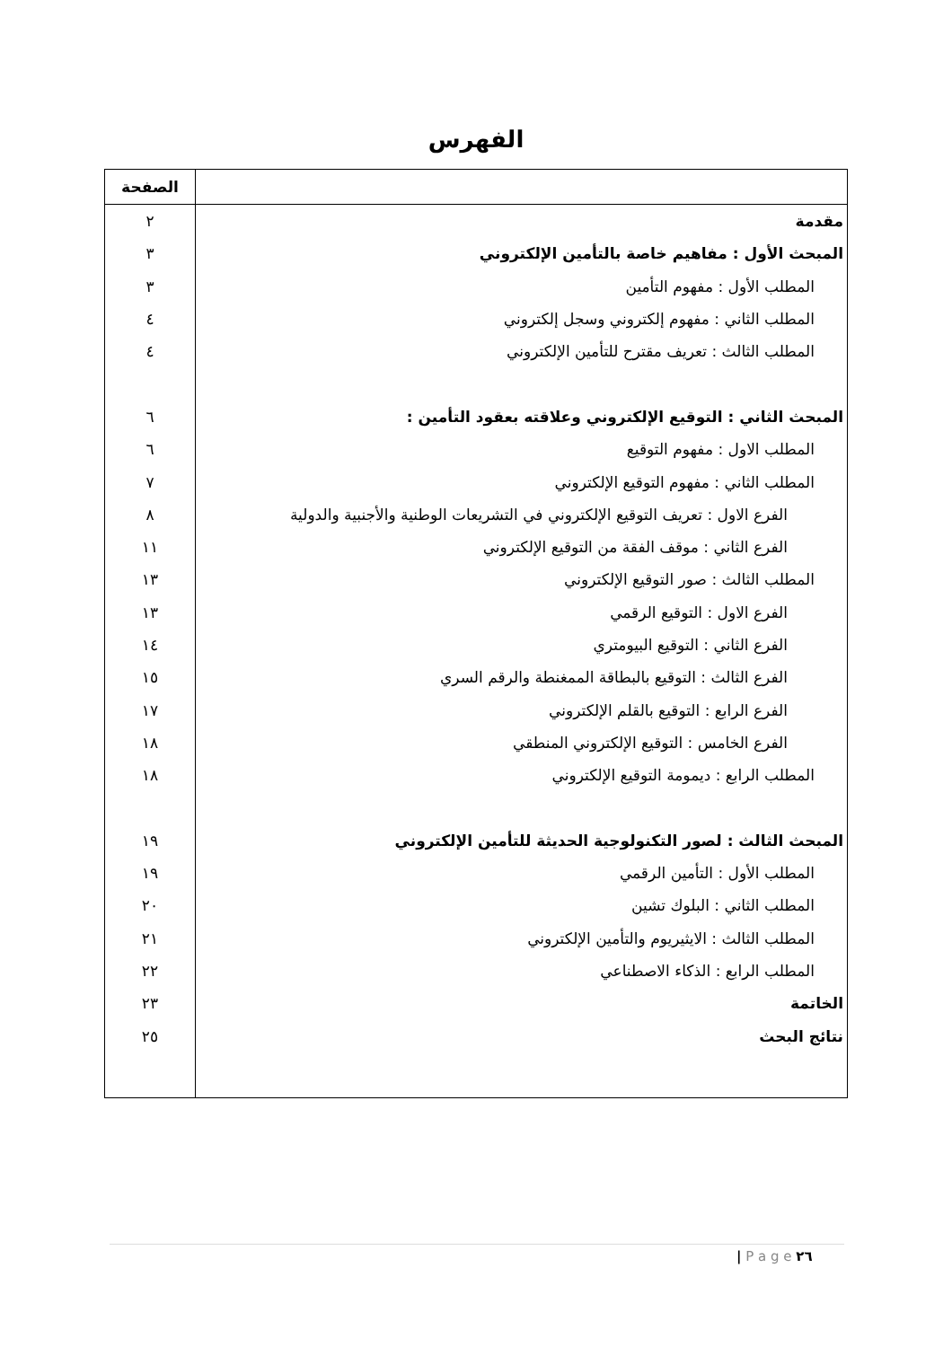الفهرس
| | الصفحة |
| --- | --- |
| مقدمة | ٢ |
| المبحث الأول : مفاهيم خاصة بالتأمين الإلكتروني | ٣ |
| المطلب الأول : مفهوم التأمين | ٣ |
| المطلب الثاني : مفهوم إلكتروني وسجل إلكتروني | ٤ |
| المطلب الثالث : تعريف مقترح للتأمين الإلكتروني | ٤ |
| المبحث الثاني : التوقيع الإلكتروني وعلاقته بعقود التأمين : | ٦ |
| المطلب الاول : مفهوم التوقيع | ٦ |
| المطلب الثاني : مفهوم التوقيع الإلكتروني | ٧ |
| الفرع الاول : تعريف التوقيع الإلكتروني في التشريعات الوطنية والأجنبية والدولية | ٨ |
| الفرع الثاني : موقف الفقة من التوقيع الإلكتروني | ١١ |
| المطلب الثالث : صور التوقيع الإلكتروني | ١٣ |
| الفرع الاول : التوقيع الرقمي | ١٣ |
| الفرع الثاني : التوقيع البيومتري | ١٤ |
| الفرع الثالث : التوقيع بالبطاقة الممغنطة والرقم السري | ١٥ |
| الفرع الرابع : التوقيع بالقلم الإلكتروني | ١٧ |
| الفرع الخامس : التوقيع الإلكتروني المنطقي | ١٨ |
| المطلب الرابع : ديمومة التوقيع الإلكتروني | ١٨ |
| المبحث الثالث : لصور التكنولوجية الحديثة للتأمين الإلكتروني | ١٩ |
| المطلب الأول : التأمين الرقمي | ١٩ |
| المطلب الثاني : البلوك تشين | ٢٠ |
| المطلب الثالث : الايثيريوم والتأمين الإلكتروني | ٢١ |
| المطلب الرابع : الذكاء الاصطناعي | ٢٢ |
| الخاتمة | ٢٣ |
| نتائج البحث | ٢٥ |
| P a g e ٢٦